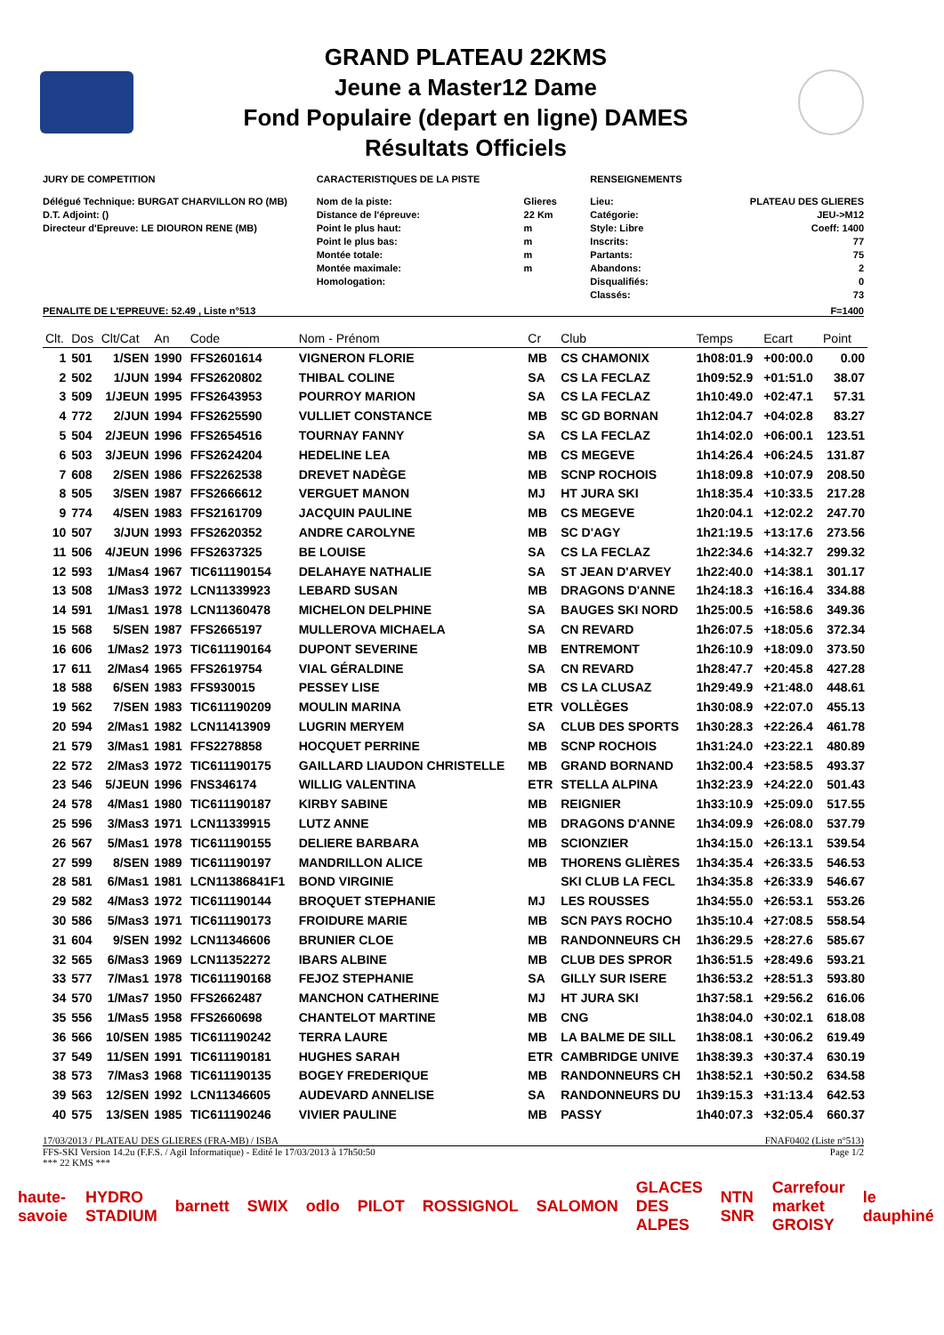GRAND PLATEAU 22KMS
Jeune a Master12 Dame
Fond Populaire (depart en ligne) DAMES
Résultats Officiels
JURY DE COMPETITION
| Délégué Technique: BURGAT CHARVILLON RO (MB) |
| D.T. Adjoint: () |
| Directeur d'Epreuve: LE DIOURON RENE (MB) |
CARACTERISTIQUES DE LA PISTE
| Nom de la piste: | Glieres |
| Distance de l'épreuve: | 22 Km |
| Point le plus haut: | m |
| Point le plus bas: | m |
| Montée totale: | m |
| Montée maximale: | m |
| Homologation: | |
RENSEIGNEMENTS
| Lieu: | PLATEAU DES GLIERES |
| Catégorie: | JEU->M12 |
| Style: Libre | Coeff: 1400 |
| Inscrits: | 77 |
| Partants: | 75 |
| Abandons: | 2 |
| Disqualifiés: | 0 |
| Classés: | 73 |
PENALITE DE L'EPREUVE: 52.49 , Liste n°513 F=1400
| Clt. | Dos | Clt/Cat | An | Code | Nom - Prénom | Cr | Club | Temps | Ecart | Point |
| --- | --- | --- | --- | --- | --- | --- | --- | --- | --- | --- |
| 1 | 501 | 1/SEN | 1990 | FFS2601614 | VIGNERON FLORIE | MB | CS CHAMONIX | 1h08:01.9 | +00:00.0 | 0.00 |
| 2 | 502 | 1/JUN | 1994 | FFS2620802 | THIBAL COLINE | SA | CS LA FECLAZ | 1h09:52.9 | +01:51.0 | 38.07 |
| 3 | 509 | 1/JEUN | 1995 | FFS2643953 | POURROY MARION | SA | CS LA FECLAZ | 1h10:49.0 | +02:47.1 | 57.31 |
| 4 | 772 | 2/JUN | 1994 | FFS2625590 | VULLIET CONSTANCE | MB | SC GD BORNAN | 1h12:04.7 | +04:02.8 | 83.27 |
| 5 | 504 | 2/JEUN | 1996 | FFS2654516 | TOURNAY FANNY | SA | CS LA FECLAZ | 1h14:02.0 | +06:00.1 | 123.51 |
| 6 | 503 | 3/JEUN | 1996 | FFS2624204 | HEDELINE LEA | MB | CS MEGEVE | 1h14:26.4 | +06:24.5 | 131.87 |
| 7 | 608 | 2/SEN | 1986 | FFS2262538 | DREVET NADÈGE | MB | SCNP ROCHOIS | 1h18:09.8 | +10:07.9 | 208.50 |
| 8 | 505 | 3/SEN | 1987 | FFS2666612 | VERGUET MANON | MJ | HT JURA SKI | 1h18:35.4 | +10:33.5 | 217.28 |
| 9 | 774 | 4/SEN | 1983 | FFS2161709 | JACQUIN PAULINE | MB | CS MEGEVE | 1h20:04.1 | +12:02.2 | 247.70 |
| 10 | 507 | 3/JUN | 1993 | FFS2620352 | ANDRE CAROLYNE | MB | SC D'AGY | 1h21:19.5 | +13:17.6 | 273.56 |
| 11 | 506 | 4/JEUN | 1996 | FFS2637325 | BE LOUISE | SA | CS LA FECLAZ | 1h22:34.6 | +14:32.7 | 299.32 |
| 12 | 593 | 1/Mas4 | 1967 | TIC611190154 | DELAHAYE NATHALIE | SA | ST JEAN D'ARVEY | 1h22:40.0 | +14:38.1 | 301.17 |
| 13 | 508 | 1/Mas3 | 1972 | LCN11339923 | LEBARD SUSAN | MB | DRAGONS D'ANNE | 1h24:18.3 | +16:16.4 | 334.88 |
| 14 | 591 | 1/Mas1 | 1978 | LCN11360478 | MICHELON DELPHINE | SA | BAUGES SKI NORD | 1h25:00.5 | +16:58.6 | 349.36 |
| 15 | 568 | 5/SEN | 1987 | FFS2665197 | MULLEROVA MICHAELA | SA | CN REVARD | 1h26:07.5 | +18:05.6 | 372.34 |
| 16 | 606 | 1/Mas2 | 1973 | TIC611190164 | DUPONT SEVERINE | MB | ENTREMONT | 1h26:10.9 | +18:09.0 | 373.50 |
| 17 | 611 | 2/Mas4 | 1965 | FFS2619754 | VIAL GÉRALDINE | SA | CN REVARD | 1h28:47.7 | +20:45.8 | 427.28 |
| 18 | 588 | 6/SEN | 1983 | FFS930015 | PESSEY LISE | MB | CS LA CLUSAZ | 1h29:49.9 | +21:48.0 | 448.61 |
| 19 | 562 | 7/SEN | 1983 | TIC611190209 | MOULIN MARINA | ETR | VOLLÈGES | 1h30:08.9 | +22:07.0 | 455.13 |
| 20 | 594 | 2/Mas1 | 1982 | LCN11413909 | LUGRIN MERYEM | SA | CLUB DES SPORTS | 1h30:28.3 | +22:26.4 | 461.78 |
| 21 | 579 | 3/Mas1 | 1981 | FFS2278858 | HOCQUET PERRINE | MB | SCNP ROCHOIS | 1h31:24.0 | +23:22.1 | 480.89 |
| 22 | 572 | 2/Mas3 | 1972 | TIC611190175 | GAILLARD LIAUDON CHRISTELLE | MB | GRAND BORNAND | 1h32:00.4 | +23:58.5 | 493.37 |
| 23 | 546 | 5/JEUN | 1996 | FNS346174 | WILLIG VALENTINA | ETR | STELLA ALPINA | 1h32:23.9 | +24:22.0 | 501.43 |
| 24 | 578 | 4/Mas1 | 1980 | TIC611190187 | KIRBY SABINE | MB | REIGNIER | 1h33:10.9 | +25:09.0 | 517.55 |
| 25 | 596 | 3/Mas3 | 1971 | LCN11339915 | LUTZ ANNE | MB | DRAGONS D'ANNE | 1h34:09.9 | +26:08.0 | 537.79 |
| 26 | 567 | 5/Mas1 | 1978 | TIC611190155 | DELIERE BARBARA | MB | SCIONZIER | 1h34:15.0 | +26:13.1 | 539.54 |
| 27 | 599 | 8/SEN | 1989 | TIC611190197 | MANDRILLON ALICE | MB | THORENS GLIÈRES | 1h34:35.4 | +26:33.5 | 546.53 |
| 28 | 581 | 6/Mas1 | 1981 | LCN11386841F1 | BOND VIRGINIE | | SKI CLUB LA FECL | 1h34:35.8 | +26:33.9 | 546.67 |
| 29 | 582 | 4/Mas3 | 1972 | TIC611190144 | BROQUET STEPHANIE | MJ | LES ROUSSES | 1h34:55.0 | +26:53.1 | 553.26 |
| 30 | 586 | 5/Mas3 | 1971 | TIC611190173 | FROIDURE MARIE | MB | SCN PAYS ROCHO | 1h35:10.4 | +27:08.5 | 558.54 |
| 31 | 604 | 9/SEN | 1992 | LCN11346606 | BRUNIER CLOE | MB | RANDONNEURS CH | 1h36:29.5 | +28:27.6 | 585.67 |
| 32 | 565 | 6/Mas3 | 1969 | LCN11352272 | IBARS ALBINE | MB | CLUB DES SPROR | 1h36:51.5 | +28:49.6 | 593.21 |
| 33 | 577 | 7/Mas1 | 1978 | TIC611190168 | FEJOZ STEPHANIE | SA | GILLY SUR ISERE | 1h36:53.2 | +28:51.3 | 593.80 |
| 34 | 570 | 1/Mas7 | 1950 | FFS2662487 | MANCHON CATHERINE | MJ | HT JURA SKI | 1h37:58.1 | +29:56.2 | 616.06 |
| 35 | 556 | 1/Mas5 | 1958 | FFS2660698 | CHANTELOT MARTINE | MB | CNG | 1h38:04.0 | +30:02.1 | 618.08 |
| 36 | 566 | 10/SEN | 1985 | TIC611190242 | TERRA LAURE | MB | LA BALME DE SILL | 1h38:08.1 | +30:06.2 | 619.49 |
| 37 | 549 | 11/SEN | 1991 | TIC611190181 | HUGHES SARAH | ETR | CAMBRIDGE UNIVE | 1h38:39.3 | +30:37.4 | 630.19 |
| 38 | 573 | 7/Mas3 | 1968 | TIC611190135 | BOGEY FREDERIQUE | MB | RANDONNEURS CH | 1h38:52.1 | +30:50.2 | 634.58 |
| 39 | 563 | 12/SEN | 1992 | LCN11346605 | AUDEVARD ANNELISE | SA | RANDONNEURS DU | 1h39:15.3 | +31:13.4 | 642.53 |
| 40 | 575 | 13/SEN | 1985 | TIC611190246 | VIVIER PAULINE | MB | PASSY | 1h40:07.3 | +32:05.4 | 660.37 |
17/03/2013 / PLATEAU DES GLIERES (FRA-MB) / ISBA FNAF0402 (Liste n°513)
FFS-SKI Version 14.2u (F.F.S. / Agil Informatique) - Edité le 17/03/2013 à 17h50:50 Page 1/2
*** 22 KMS ***
haute-savoie HYDRO STADIUM barnett SWIX odlo PILOT ROSSIGNOL SALOMON GLACES DES ALPES NTN SNR Carrefour market GROISY le dauphiné